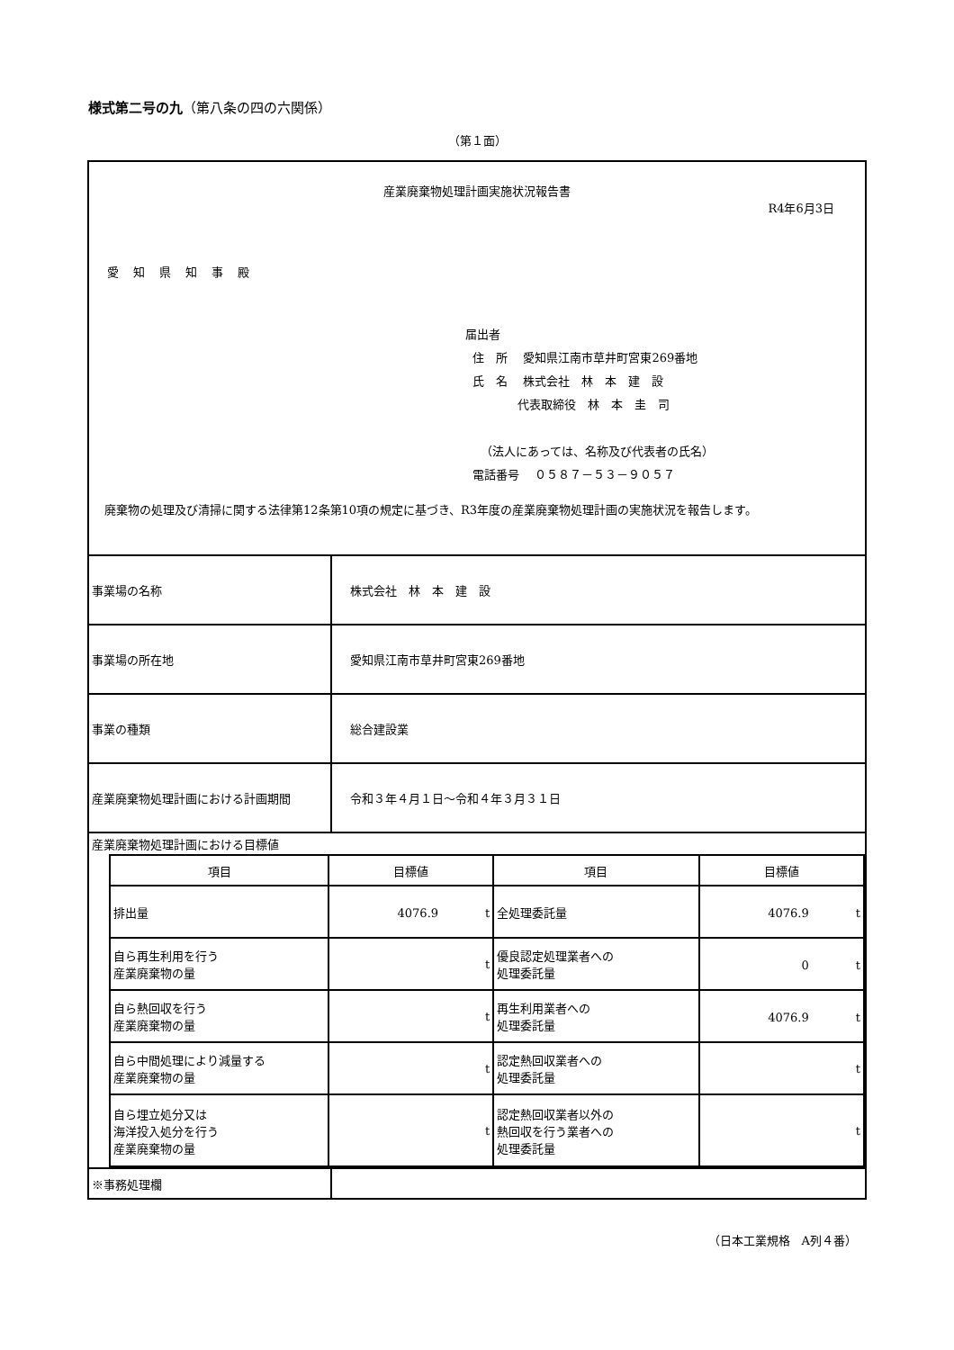様式第二号の九（第八条の四の六関係）
（第１面）
産業廃棄物処理計画実施状況報告書
R4年6月3日
愛知県知事殿
届出者
住　所　 愛知県江南市草井町宮東269番地
氏　名　 株式会社　林　本　建　設
代表取締役　林　本　圭　司
（法人にあっては、名称及び代表者の氏名）
電話番号　 ０５８７－５３－９０５７
　廃棄物の処理及び清掃に関する法律第12条第10項の規定に基づき、R3年度の産業廃棄物処理計画の実施状況を報告します。
| 事業場の名称 | 株式会社 林 本 建 設 |
| 事業場の所在地 | 愛知県江南市草井町宮東269番地 |
| 事業の種類 | 総合建設業 |
| 産業廃棄物処理計画における計画期間 | 令和３年４月１日～令和４年３月３１日 |
| 産業廃棄物処理計画における目標値 | |
| / 項目 / 目標値 / 項目 / 目標値 / / --- / --- / --- / --- / / 排出量 / 4076.9 t / 全処理委託量 / 4076.9 t / / 自ら再生利用を行う 産業廃棄物の量 / t / 優良認定処理業者への 処理委託量 / 0 t / / 自ら熱回収を行う 産業廃棄物の量 / t / 再生利用業者への 処理委託量 / 4076.9 t / / 自ら中間処理により減量する 産業廃棄物の量 / t / 認定熱回収業者への 処理委託量 / t / / 自ら埋立処分又は 海洋投入処分を行う 産業廃棄物の量 / t / 認定熱回収業者以外の 熱回収を行う業者への 処理委託量 / t / | |
| ※事務処理欄 | |
（日本工業規格　A列４番）